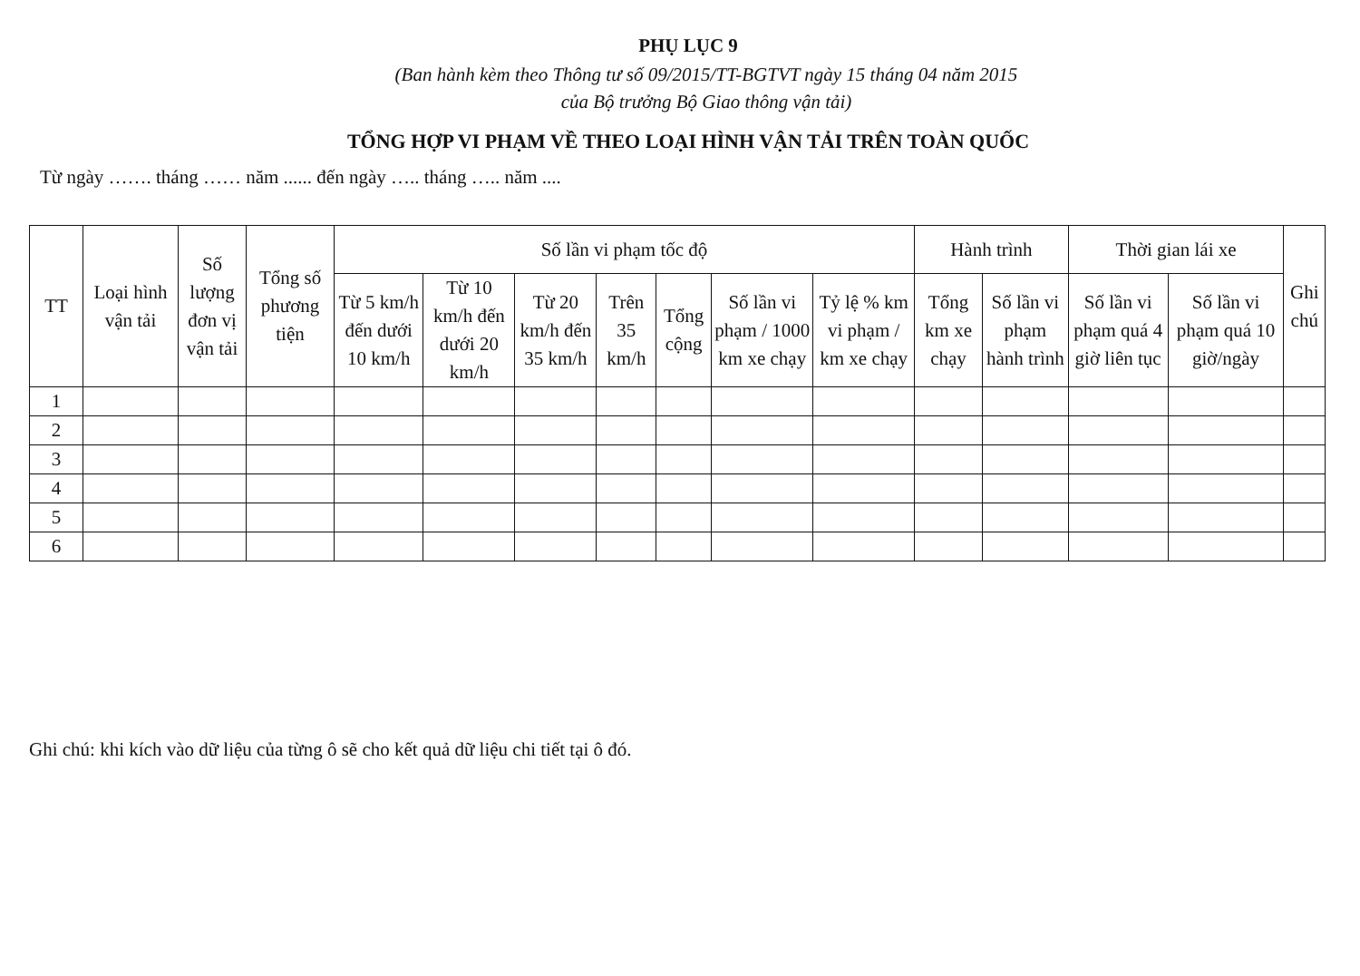PHỤ LỤC 9
(Ban hành kèm theo Thông tư số 09/2015/TT-BGTVT ngày 15 tháng 04 năm 2015
của Bộ trưởng Bộ Giao thông vận tải)
TỔNG HỢP VI PHẠM VỀ THEO LOẠI HÌNH VẬN TẢI TRÊN TOÀN QUỐC
Từ ngày ……. tháng …… năm ...... đến ngày ….. tháng ….. năm ....
| TT | Loại hình vận tải | Số lượng đơn vị vận tải | Tổng số phương tiện | Số lần vi phạm tốc độ | | | | | | | Hành trình | | Thời gian lái xe | | Ghi chú |
| --- | --- | --- | --- | --- | --- | --- | --- | --- | --- | --- | --- | --- | --- | --- | --- |
| | | | | Từ 5 km/h đến dưới 10 km/h | Từ 10 km/h đến dưới 20 km/h | Từ 20 km/h đến 35 km/h | Trên 35 km/h | Tổng cộng | Số lần vi phạm / 1000 km xe chạy | Tỷ lệ % km vi phạm / km xe chạy | Tổng km xe chạy | Số lần vi phạm hành trình | Số lần vi phạm quá 4 giờ liên tục | Số lần vi phạm quá 10 giờ/ngày | |
| 1 | | | | | | | | | | | | | | | |
| 2 | | | | | | | | | | | | | | | |
| 3 | | | | | | | | | | | | | | | |
| 4 | | | | | | | | | | | | | | | |
| 5 | | | | | | | | | | | | | | | |
| 6 | | | | | | | | | | | | | | | |
Ghi chú: khi kích vào dữ liệu của từng ô sẽ cho kết quả dữ liệu chi tiết tại ô đó.